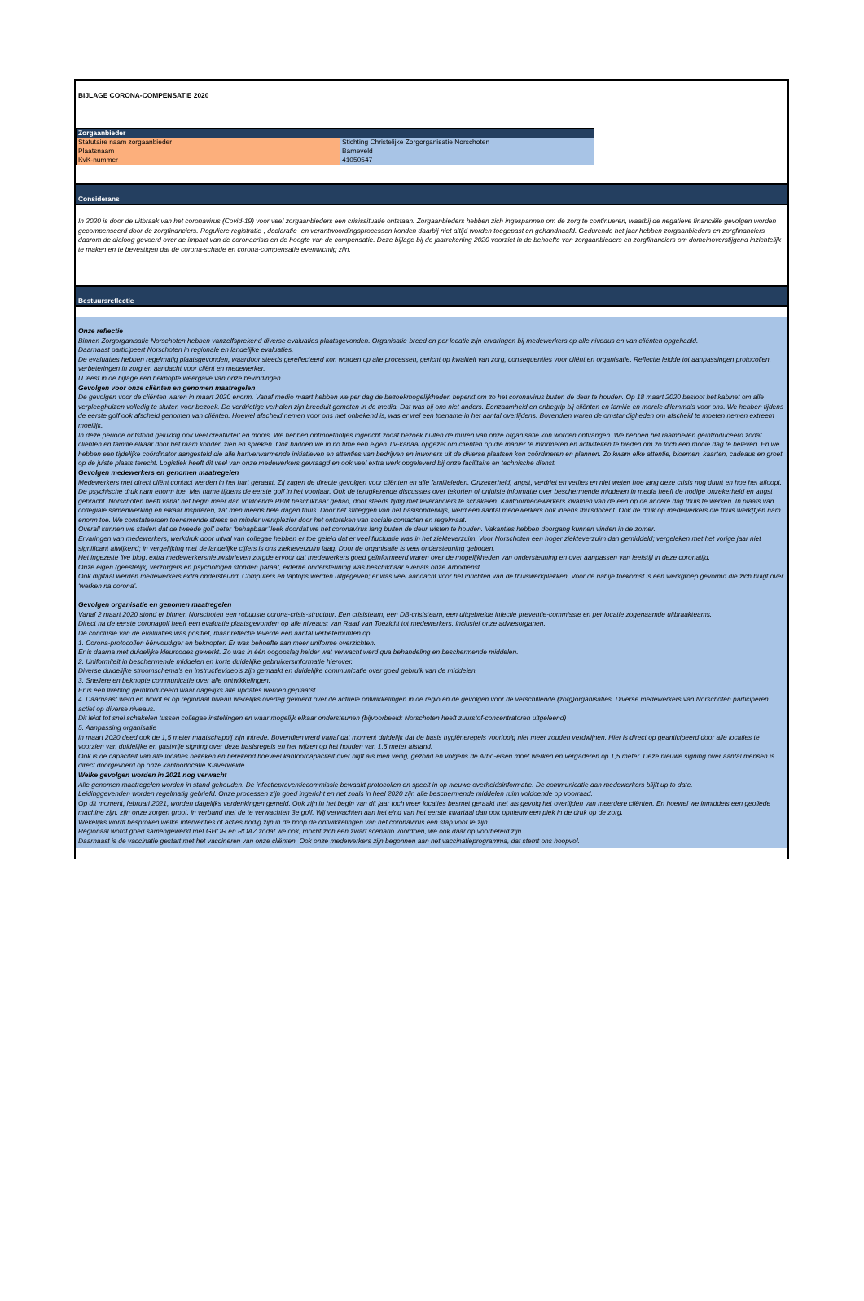BIJLAGE CORONA-COMPENSATIE 2020
| Zorgaanbieder | |
| Statutaire naam zorgaanbieder | Stichting Christelijke Zorgorganisatie Norschoten |
| Plaatsnaam | Barneveld |
| KvK-nummer | 41050547 |
Considerans
In 2020 is door de uitbraak van het coronavirus (Covid-19) voor veel zorgaanbieders een crisissituatie ontstaan. Zorgaanbieders hebben zich ingespannen om de zorg te continueren, waarbij de negatieve financiële gevolgen worden gecompenseerd door de zorgfinanciers. Reguliere registratie-, declaratie- en verantwoordingsprocessen konden daarbij niet altijd worden toegepast en gehandhaafd. Gedurende het jaar hebben zorgaanbieders en zorgfinanciers daarom de dialoog gevoerd over de impact van de coronacrisis en de hoogte van de compensatie. Deze bijlage bij de jaarrekening 2020 voorziet in de behoefte van zorgaanbieders en zorgfinanciers om domeinoverstijgend inzichtelijk te maken en te bevestigen dat de corona-schade en corona-compensatie evenwichtig zijn.
Bestuursreflectie
Onze reflectie
Binnen Zorgorganisatie Norschoten hebben vanzelfsprekend diverse evaluaties plaatsgevonden. Organisatie-breed en per locatie zijn ervaringen bij medewerkers op alle niveaus en van cliënten opgehaald.
Daarnaast participeert Norschoten in regionale en landelijke evaluaties.
De evaluaties hebben regelmatig plaatsgevonden, waardoor steeds gereflecteerd kon worden op alle processen, gericht op kwaliteit van zorg, consequenties voor cliënt en organisatie. Reflectie leidde tot aanpassingen protocollen, verbeteringen in zorg en aandacht voor cliënt en medewerker.
U leest in de bijlage een beknopte weergave van onze bevindingen.
Gevolgen voor onze cliënten en genomen maatregelen
De gevolgen voor de cliënten waren in maart 2020 enorm. Vanaf medio maart hebben we per dag de bezoekmogelijkheden beperkt om zo het coronavirus buiten de deur te houden. Op 18 maart 2020 besloot het kabinet om alle verpleeghuizen volledig te sluiten voor bezoek. De verdrietige verhalen zijn breeduit gemeten in de media. Dat was bij ons niet anders. Eenzaamheid en onbegrip bij cliënten en familie en morele dilemma’s voor ons. We hebben tijdens de eerste golf ook afscheid genomen van cliënten. Hoewel afscheid nemen voor ons niet onbekend is, was er wel een toename in het aantal overlijdens. Bovendien waren de omstandigheden om afscheid te moeten nemen extreem moeilijk.
In deze periode ontstond gelukkig ook veel creativiteit en moois. We hebben ontmoethofjes ingericht zodat bezoek buiten de muren van onze organisatie kon worden ontvangen. We hebben het raambellen geïntroduceerd zodat cliënten en familie elkaar door het raam konden zien en spreken. Ook hadden we in no time een eigen TV-kanaal opgezet om cliënten op die manier te informeren en activiteiten te bieden om zo toch een mooie dag te beleven. En we hebben een tijdelijke coördinator aangesteld die alle hartverwarmende initiatieven en attenties van bedrijven en inwoners uit de diverse plaatsen kon coördineren en plannen. Zo kwam elke attentie, bloemen, kaarten, cadeaus en groet op de juiste plaats terecht. Logistiek heeft dit veel van onze medewerkers gevraagd en ook veel extra werk opgeleverd bij onze facilitaire en technische dienst.
Gevolgen medewerkers en genomen maatregelen
Medewerkers met direct cliënt contact werden in het hart geraakt. Zij zagen de directe gevolgen voor cliënten en alle familieleden. Onzekerheid, angst, verdriet en verlies en niet weten hoe lang deze crisis nog duurt en hoe het afloopt. De psychische druk nam enorm toe. Met name tijdens de eerste golf in het voorjaar. Ook de terugkerende discussies over tekorten of onjuiste informatie over beschermende middelen in media heeft de nodige onzekerheid en angst gebracht. Norschoten heeft vanaf het begin meer dan voldoende PBM beschikbaar gehad, door steeds tijdig met leveranciers te schakelen. Kantoormedewerkers kwamen van de een op de andere dag thuis te werken. In plaats van collegiale samenwerking en elkaar inspireren, zat men ineens hele dagen thuis. Door het stilleggen van het basisonderwijs, werd een aantal medewerkers ook ineens thuisdocent. Ook de druk op medewerkers die thuis werk(t)en nam enorm toe. We constateerden toenemende stress en minder werkplezier door het ontbreken van sociale contacten en regelmaat.
Overall kunnen we stellen dat de tweede golf beter ‘behapbaar’ leek doordat we het coronavirus lang buiten de deur wisten te houden. Vakanties hebben doorgang kunnen vinden in de zomer.
Ervaringen van medewerkers, werkdruk door uitval van collegae hebben er toe geleid dat er veel fluctuatie was in het ziekteverzuim. Voor Norschoten een hoger ziekteverzuim dan gemiddeld; vergeleken met het vorige jaar niet significant afwijkend; in vergelijking met de landelijke cijfers is ons ziekteverzuim laag. Door de organisatie is veel ondersteuning geboden.
Het ingezette live blog, extra medewerkersnieuwsbrieven zorgde ervoor dat medewerkers goed geïnformeerd waren over de mogelijkheden van ondersteuning en over aanpassen van leefstijl in deze coronatijd.
Onze eigen (geestelijk) verzorgers en psychologen stonden paraat, externe ondersteuning was beschikbaar evenals onze Arbodienst.
Ook digitaal werden medewerkers extra ondersteund. Computers en laptops werden uitgegeven; er was veel aandacht voor het inrichten van de thuiswerkplekken. Voor de nabije toekomst is een werkgroep gevormd die zich buigt over ‘werken na corona’.
Gevolgen organisatie en genomen maatregelen
Vanaf 2 maart 2020 stond er binnen Norschoten een robuuste corona-crisis-structuur. Een crisisteam, een DB-crisisteam, een uitgebreide infectie preventie-commissie en per locatie zogenaamde uitbraakteams.
Direct na de eerste coronagolf heeft een evaluatie plaatsgevonden op alle niveaus: van Raad van Toezicht tot medewerkers, inclusief onze adviesorganen.
De conclusie van de evaluaties was positief, maar reflectie leverde een aantal verbeterpunten op.
1. Corona-protocollen éénvoudiger en beknopter. Er was behoefte aan meer uniforme overzichten.
Er is daarna met duidelijke kleurcodes gewerkt. Zo was in één oogopslag helder wat verwacht werd qua behandeling en beschermende middelen.
2. Uniformiteit in beschermende middelen en korte duidelijke gebruikersinformatie hierover.
Diverse duidelijke stroomschema’s en instructievideo’s zijn gemaakt en duidelijke communicatie over goed gebruik van de middelen.
3. Snellere en beknopte communicatie over alle ontwikkelingen.
Er is een liveblog geïntroduceerd waar dagelijks alle updates werden geplaatst.
4. Daarnaast werd en wordt er op regionaal niveau wekelijks overleg gevoerd over de actuele ontwikkelingen in de regio en de gevolgen voor de verschillende (zorg)organisaties. Diverse medewerkers van Norschoten participeren actief op diverse niveaus.
Dit leidt tot snel schakelen tussen collegae instellingen en waar mogelijk elkaar ondersteunen (bijvoorbeeld: Norschoten heeft zuurstof-concentratoren uitgeleend)
5. Aanpassing organisatie
In maart 2020 deed ook de 1,5 meter maatschappij zijn intrede. Bovendien werd vanaf dat moment duidelijk dat de basis hygiëneregels voorlopig niet meer zouden verdwijnen. Hier is direct op geanticipeerd door alle locaties te voorzien van duidelijke en gastvrije signing over deze basisregels en het wijzen op het houden van 1,5 meter afstand.
Ook is de capaciteit van alle locaties bekeken en berekend hoeveel kantoorcapaciteit over blijft als men veilig, gezond en volgens de Arbo-eisen moet werken en vergaderen op 1,5 meter. Deze nieuwe signing over aantal mensen is direct doorgevoerd op onze kantoorlocatie Klaverweide.
Welke gevolgen worden in 2021 nog verwacht
Alle genomen maatregelen worden in stand gehouden. De infectiepreventiecommissie bewaakt protocollen en speelt in op nieuwe overheidsinformatie. De communicatie aan medewerkers blijft up to date.
Leidinggevenden worden regelmatig gebriefd. Onze processen zijn goed ingericht en net zoals in heel 2020 zijn alle beschermende middelen ruim voldoende op voorraad.
Op dit moment, februari 2021, worden dagelijks verdenkingen gemeld. Ook zijn in het begin van dit jaar toch weer locaties besmet geraakt met als gevolg het overlijden van meerdere cliënten. En hoewel we inmiddels een geoliede machine zijn, zijn onze zorgen groot, in verband met de te verwachten 3e golf. Wij verwachten aan het eind van het eerste kwartaal dan ook opnieuw een piek in de druk op de zorg.
Wekelijks wordt besproken welke interventies of acties nodig zijn in de hoop de ontwikkelingen van het coronavirus een stap voor te zijn.
Regionaal wordt goed samengewerkt met GHOR en ROAZ zodat we ook, mocht zich een zwart scenario voordoen, we ook daar op voorbereid zijn.
Daarnaast is de vaccinatie gestart met het vaccineren van onze cliënten. Ook onze medewerkers zijn begonnen aan het vaccinatieprogramma, dat stemt ons hoopvol.